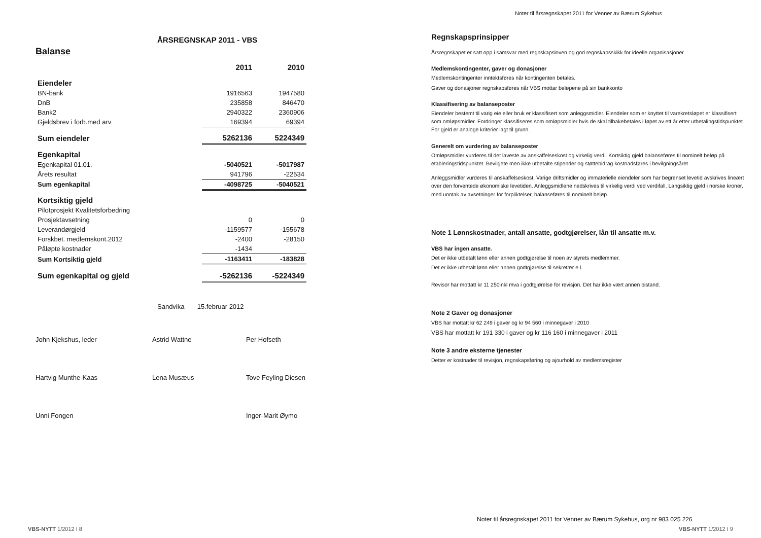ÅRSREGNSKAP 2011 - VBS
Balanse
| | 2011 | 2010 |
| Eiendeler | | |
| BN-bank | 1916563 | 1947580 |
| DnB | 235858 | 846470 |
| Bank2 | 2940322 | 2360906 |
| Gjeldsbrev i forb.med arv | 169394 | 69394 |
| Sum eiendeler | 5262136 | 5224349 |
| Egenkapital | | |
| Egenkapital 01.01. | -5040521 | -5017987 |
| Årets resultat | 941796 | -22534 |
| Sum egenkapital | -4098725 | -5040521 |
| Kortsiktig gjeld | | |
| Pilotprosjekt Kvalitetsforbedring | | |
| Prosjektavsetning | 0 | 0 |
| Leverandørgjeld | -1159577 | -155678 |
| Forskbet. medlemskont.2012 | -2400 | -28150 |
| Påløpte kostnader | -1434 | |
| Sum Kortsiktig gjeld | -1163411 | -183828 |
| Sum egenkapital og gjeld | -5262136 | -5224349 |
Sandvika 15.februar 2012
John Kjekshus, leder
Astrid Wattne
Per Hofseth
Hartvig Munthe-Kaas
Lena Musæus
Tove Feyling Diesen
Unni Fongen
Inger-Marit Øymo
VBS-NYTT 1/2012 I 8
Noter til årsregnskapet 2011 for Venner av Bærum Sykehus
Regnskapsprinsipper
Årsregnskapet er satt opp i samsvar med regnskapsloven og god regnskapsskikk for ideelle organisasjoner.
Medlemskontingenter, gaver og donasjoner
Medlemskontingenter inntektsføres når kontingenten betales.
Gaver og donasjoner regnskapsføres når VBS mottar beløpene på sin bankkonto
Klassifisering av balanseposter
Eiendeler bestemt til varig eie eller bruk er klassifisert som anleggsmidler. Eiendeler som er knyttet til varekretsløpet er klassifisert som omløpsmidler. Fordringer klassifiseres som omløpsmidler hvis de skal tilbakebetales i løpet av ett år etter utbetalingstidspunktet. For gjeld er analoge kriterier lagt til grunn.
Generelt om vurdering av balanseposter
Omløpsmidler vurderes til det laveste av anskaffelseskost og virkelig verdi. Kortsiktig gjeld balanseføres til nominelt beløp på etableringstidspunktet. Bevilgete men ikke utbetalte stipender og støttebidrag kostnadsføres i bevilgningsåret
Anleggsmidler vurderes til anskaffelseskost. Varige driftsmidler og immaterielle eiendeler som har begrenset levetid avskrives lineært over den forventede økonomiske levetiden. Anleggsmidlene nedskrives til virkelig verdi ved verdifall. Langsiktig gjeld i norske kroner, med unntak av avsetninger for forpliktelser, balanseføres til nominelt beløp.
Note 1 Lønnskostnader, antall ansatte, godtgjørelser, lån til ansatte m.v.
VBS har ingen ansatte.
Det er ikke utbetalt lønn eller annen godtgjørelse til noen av styrets medlemmer.
Det er ikke utbetalt lønn eller annen godtgjørelse til sekretær e.l..
Revisor har mottatt kr 11 250inkl mva i godtgjørelse for revisjon. Det har ikke vært annen bistand.
Note 2 Gaver og donasjoner
VBS har mottatt kr 62 249 i gaver og kr 94 560 i minnegaver i 2010
VBS har mottatt kr 191 330 i gaver og kr 116 160 i minnegaver i 2011
Note 3 andre eksterne tjenester
Detter er kostnader til revisjon, regnskapsføring og ajourhold av medlemsregister
Noter til årsregnskapet 2011 for Venner av Bærum Sykehus, org nr 983 025 226
VBS-NYTT 1/2012 I 9